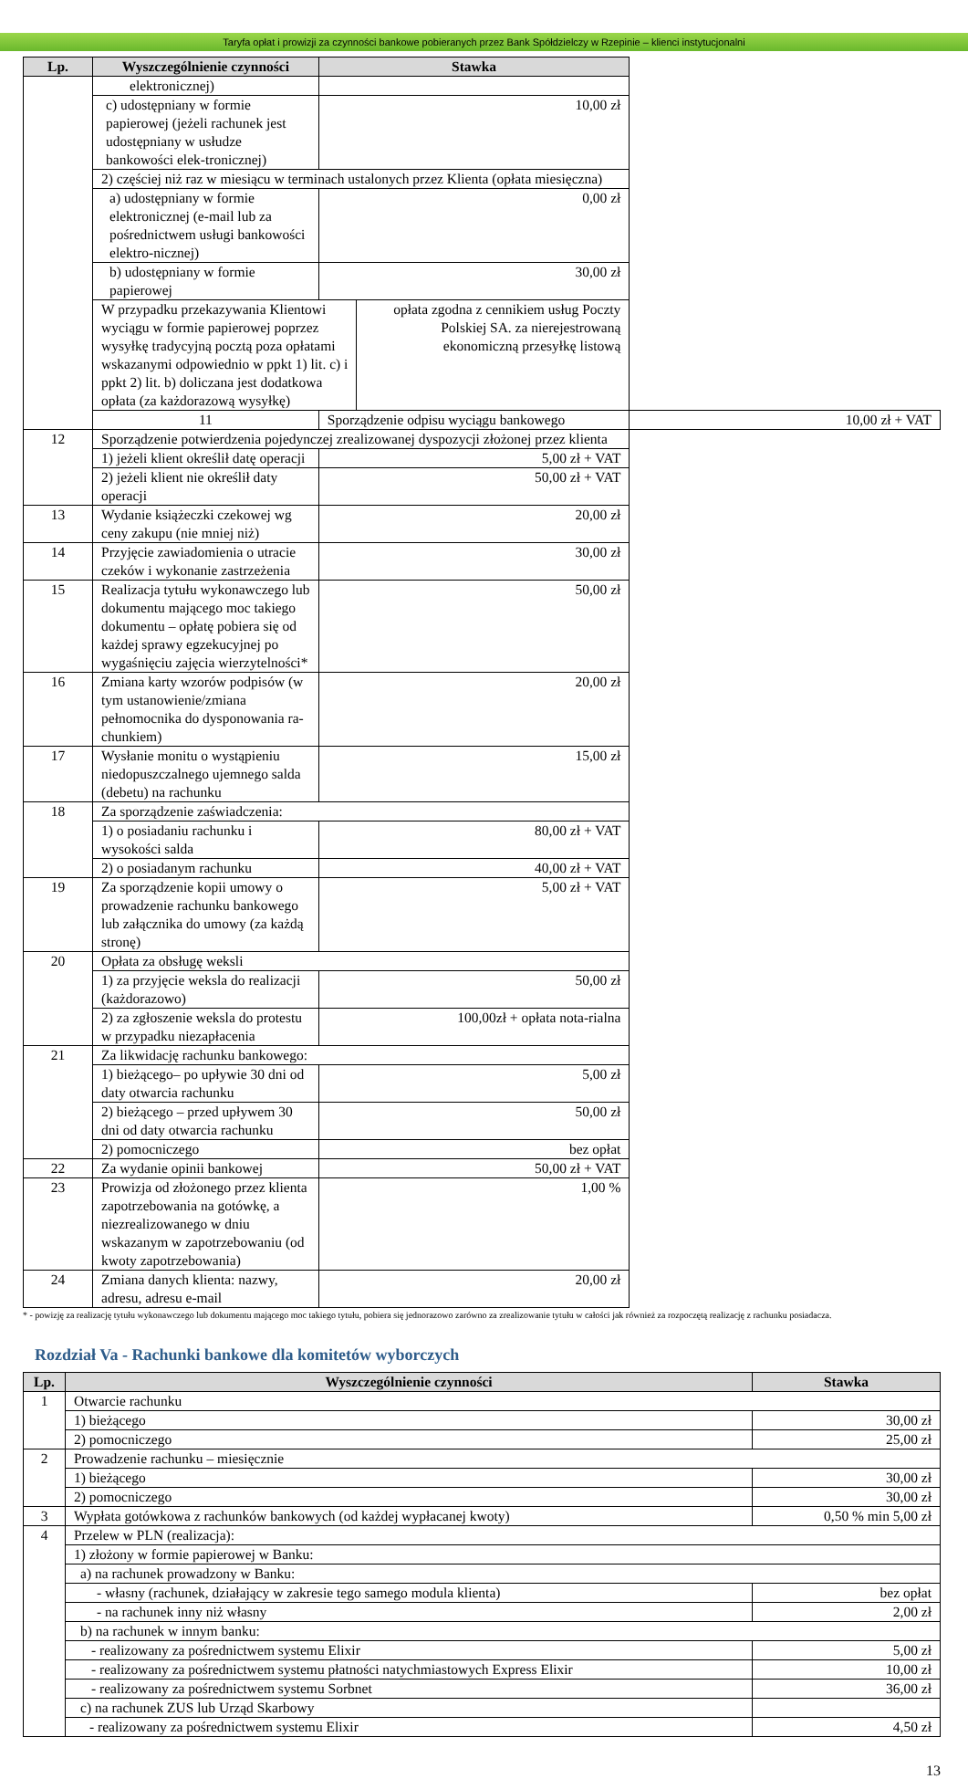Taryfa opłat i prowizji za czynności bankowe pobieranych przez Bank Spółdzielczy w Rzepinie – klienci instytucjonalni
| Lp. | Wyszczególnienie czynności | Stawka | |
| --- | --- | --- | --- |
| | elektronicznej) | | |
| | c) udostępniany w formie papierowej (jeżeli rachunek jest udostępniany w usłudze bankowości elek-tronicznej) | 10,00 zł | |
| | 2) częściej niż raz w miesiącu w terminach ustalonych przez Klienta (opłata miesięczna) | | |
| | a) udostępniany w formie elektronicznej (e-mail lub za pośrednictwem usługi bankowości elektro-nicznej) | 0,00 zł | |
| | b) udostępniany w formie papierowej | 30,00 zł | |
| | / W przypadku przekazywania Klientowi wyciągu w formie papierowej poprzez wysyłkę tradycyjną pocztą poza opłatami wskazanymi odpowiednio w ppkt 1) lit. c) i ppkt 2) lit. b) doliczana jest dodatkowa opłata (za każdorazową wysyłkę) / opłata zgodna z cennikiem usług Poczty Polskiej SA. za nierejestrowaną ekonomiczną przesyłkę listową / | | |
| | 11 | Sporządzenie odpisu wyciągu bankowego | 10,00 zł + VAT |
| 12 | Sporządzenie potwierdzenia pojedynczej zrealizowanej dyspozycji złożonej przez klienta | | |
| | 1) jeżeli klient określił datę operacji | 5,00 zł + VAT | |
| | 2) jeżeli klient nie określił daty operacji | 50,00 zł + VAT | |
| 13 | Wydanie książeczki czekowej wg ceny zakupu (nie mniej niż) | 20,00 zł | |
| 14 | Przyjęcie zawiadomienia o utracie czeków i wykonanie zastrzeżenia | 30,00 zł | |
| 15 | Realizacja tytułu wykonawczego lub dokumentu mającego moc takiego dokumentu – opłatę pobiera się od każdej sprawy egzekucyjnej po wygaśnięciu zajęcia wierzytelności* | 50,00 zł | |
| 16 | Zmiana karty wzorów podpisów (w tym ustanowienie/zmiana pełnomocnika do dysponowania ra-chunkiem) | 20,00 zł | |
| 17 | Wysłanie monitu o wystąpieniu niedopuszczalnego ujemnego salda (debetu) na rachunku | 15,00 zł | |
| 18 | Za sporządzenie zaświadczenia: | | |
| | 1) o posiadaniu rachunku i wysokości salda | 80,00 zł + VAT | |
| | 2) o posiadanym rachunku | 40,00 zł + VAT | |
| 19 | Za sporządzenie kopii umowy o prowadzenie rachunku bankowego lub załącznika do umowy (za każdą stronę) | 5,00 zł + VAT | |
| 20 | Opłata za obsługę weksli | | |
| | 1) za przyjęcie weksla do realizacji (każdorazowo) | 50,00 zł | |
| | 2) za zgłoszenie weksla do protestu w przypadku niezapłacenia | 100,00zł + opłata nota-rialna | |
| 21 | Za likwidację rachunku bankowego: | | |
| | 1) bieżącego– po upływie 30 dni od daty otwarcia rachunku | 5,00 zł | |
| | 2) bieżącego – przed upływem 30 dni od daty otwarcia rachunku | 50,00 zł | |
| | 2) pomocniczego | bez opłat | |
| 22 | Za wydanie opinii bankowej | 50,00 zł + VAT | |
| 23 | Prowizja od złożonego przez klienta zapotrzebowania na gotówkę, a niezrealizowanego w dniu wskazanym w zapotrzebowaniu (od kwoty zapotrzebowania) | 1,00 % | |
| 24 | Zmiana danych klienta: nazwy, adresu, adresu e-mail | 20,00 zł | |
* - powizję za realizację tytułu wykonawczego lub dokumentu mającego moc takiego tytułu, pobiera się jednorazowo zarówno za zrealizowanie tytułu w całości jak również za rozpoczętą realizację z rachunku posiadacza.
Rozdział Va - Rachunki bankowe dla komitetów wyborczych
| Lp. | Wyszczególnienie czynności | Stawka |
| --- | --- | --- |
| 1 | Otwarcie rachunku | |
| | 1) bieżącego | 30,00 zł |
| | 2) pomocniczego | 25,00 zł |
| 2 | Prowadzenie rachunku – miesięcznie | |
| | 1) bieżącego | 30,00 zł |
| | 2) pomocniczego | 30,00 zł |
| 3 | Wypłata gotówkowa z rachunków bankowych (od każdej wypłacanej kwoty) | 0,50 % min 5,00 zł |
| 4 | Przelew w PLN (realizacja): | |
| | 1) złożony w formie papierowej w Banku: | |
| | a) na rachunek prowadzony w Banku: | |
| | - własny (rachunek, działający w zakresie tego samego modula klienta) | bez opłat |
| | - na rachunek inny niż własny | 2,00 zł |
| | b) na rachunek w innym banku: | |
| | - realizowany za pośrednictwem systemu Elixir | 5,00 zł |
| | - realizowany za pośrednictwem systemu płatności natychmiastowych Express Elixir | 10,00 zł |
| | - realizowany za pośrednictwem systemu Sorbnet | 36,00 zł |
| | c) na rachunek ZUS lub Urząd Skarbowy | |
| | - realizowany za pośrednictwem systemu Elixir | 4,50 zł |
13